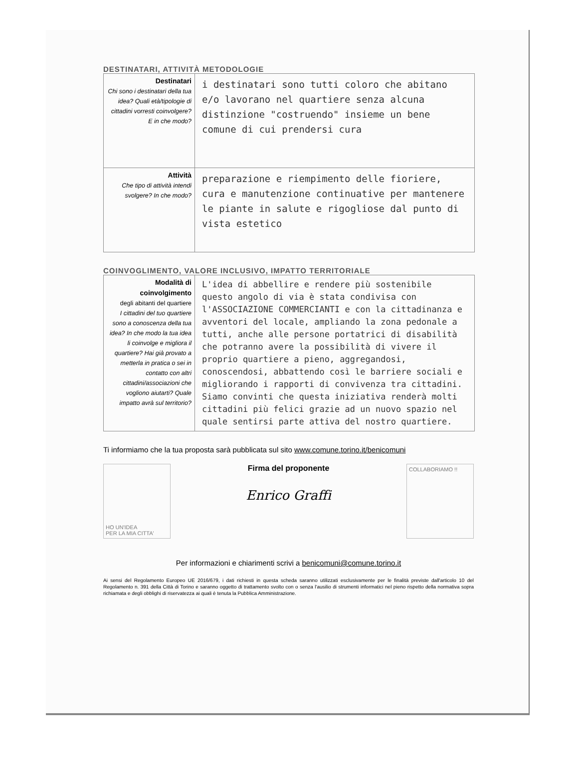DESTINATARI, ATTIVITÀ METODOLOGIE
| Destinatari Chi sono i destinatari della tua idea? Quali età/tipologie di cittadini vorresti coinvolgere? E in che modo? | i destinatari sono tutti coloro che abitano e/o lavorano nel quartiere senza alcuna distinzione "costruendo" insieme un bene comune di cui prendersi cura |
| Attività Che tipo di attività intendi svolgere? In che modo? | preparazione e riempimento delle fioriere, cura e manutenzione continuative per mantenere le piante in salute e rigogliose dal punto di vista estetico |
COINVOGLIMENTO, VALORE INCLUSIVO, IMPATTO TERRITORIALE
| Modalità di coinvolgimento degli abitanti del quartiere I cittadini del tuo quartiere sono a conoscenza della tua idea? In che modo la tua idea li coinvolge e migliora il quartiere? Hai già provato a metterla in pratica o sei in contatto con altri cittadini/associazioni che vogliono aiutarti? Quale impatto avrà sul territorio? | L'idea di abbellire e rendere più sostenibile questo angolo di via è stata condivisa con l'ASSOCIAZIONE COMMERCIANTI e con la cittadinanza e avventori del locale, ampliando la zona pedonale a tutti, anche alle persone portatrici di disabilità che potranno avere la possibilità di vivere il proprio quartiere a pieno, aggregandosi, conoscendosi, abbattendo così le barriere sociali e migliorando i rapporti di convivenza tra cittadini. Siamo convinti che questa iniziativa renderà molti cittadini più felici grazie ad un nuovo spazio nel quale sentirsi parte attiva del nostro quartiere. |
Ti informiamo che la tua proposta sarà pubblicata sul sito www.comune.torino.it/benicomuni
HO UN'IDEA
PER LA MIA CITTA'
Firma del proponente
Enrico Graffi
COLLABORIAMO !!
Per informazioni e chiarimenti scrivi a benicomuni@comune.torino.it
Ai sensi del Regolamento Europeo UE 2016/679, i dati richiesti in questa scheda saranno utilizzati esclusivamente per le finalità previste dall'articolo 10 del Regolamento n. 391 della Città di Torino e saranno oggetto di trattamento svolto con o senza l'ausilio di strumenti informatici nel pieno rispetto della normativa sopra richiamata e degli obblighi di riservatezza ai quali è tenuta la Pubblica Amministrazione.